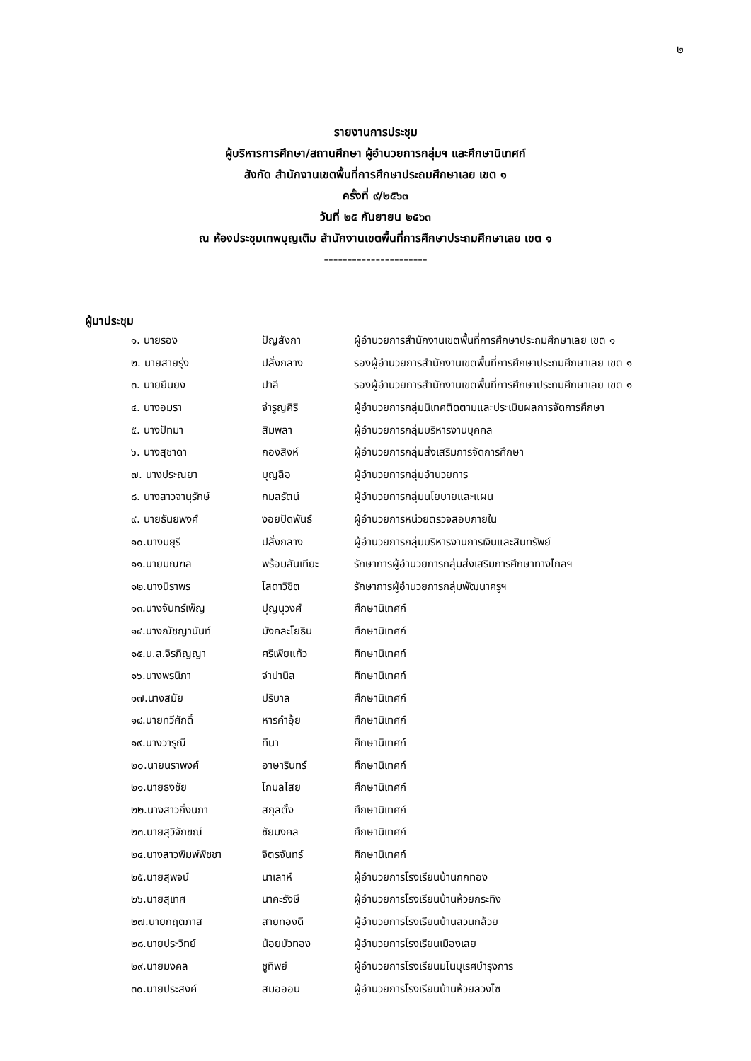๒
รายงานการประชุม
ผู้บริหารการศึกษา/สถานศึกษา ผู้อำนวยการกลุ่มฯ และศึกษานิเทศก์
สังกัด สำนักงานเขตพื้นที่การศึกษาประถมศึกษาเลย เขต ๑
ครั้งที่ ๙/๒๕๖๓
วันที่ ๒๕ กันยายน ๒๕๖๓
ณ ห้องประชุมเทพบุญเติม สำนักงานเขตพื้นที่การศึกษาประถมศึกษาเลย เขต ๑
----------------------
ผู้มาประชุม
| ๑. นายรอง | ปัญสังกา | ผู้อำนวยการสำนักงานเขตพื้นที่การศึกษาประถมศึกษาเลย เขต ๑ |
| ๒. นายสายรุ่ง | ปลั่งกลาง | รองผู้อำนวยการสำนักงานเขตพื้นที่การศึกษาประถมศึกษาเลย เขต ๑ |
| ๓. นายยืนยง | ปาลี | รองผู้อำนวยการสำนักงานเขตพื้นที่การศึกษาประถมศึกษาเลย เขต ๑ |
| ๔. นางอมรา | จำรูญศิริ | ผู้อำนวยการกลุ่มนิเทศติดตามและประเมินผลการจัดการศึกษา |
| ๕. นางปัทมา | สิมพลา | ผู้อำนวยการกลุ่มบริหารงานบุคคล |
| ๖. นางสุชาดา | กองสิงห์ | ผู้อำนวยการกลุ่มส่งเสริมการจัดการศึกษา |
| ๗. นางประณยา | บุญลือ | ผู้อำนวยการกลุ่มอำนวยการ |
| ๘. นางสาวจานุรักษ์ | กมลรัตน์ | ผู้อำนวยการกลุ่มนโยบายและแผน |
| ๙. นายธันยพงศ์ | งอยปัดพันธ์ | ผู้อำนวยการหน่วยตรวจสอบภายใน |
| ๑๐.นางมยุรี | ปลั่งกลาง | ผู้อำนวยการกลุ่มบริหารงานการเงินและสินทรัพย์ |
| ๑๑.นายมณฑล | พร้อมสันเทียะ | รักษาการผู้อำนวยการกลุ่มส่งเสริมการศึกษาทางไกลฯ |
| ๑๒.นางนิราพร | โสดาวิชิต | รักษาการผู้อำนวยการกลุ่มพัฒนาครูฯ |
| ๑๓.นางจันทร์เพ็ญ | ปุญนุวงศ์ | ศึกษานิเทศก์ |
| ๑๔.นางณัชญานันท์ | มังคละโยธิน | ศึกษานิเทศก์ |
| ๑๕.น.ส.จิรภิญญา | ศรีเพียแก้ว | ศึกษานิเทศก์ |
| ๑๖.นางพรนิภา | จำปานิล | ศึกษานิเทศก์ |
| ๑๗.นางสมัย | ปริบาล | ศึกษานิเทศก์ |
| ๑๘.นายทวีศักดิ์ | หารคำอุ้ย | ศึกษานิเทศก์ |
| ๑๙.นางวารุณี | ทีนา | ศึกษานิเทศก์ |
| ๒๐.นายนราพงศ์ | อาษารินทร์ | ศึกษานิเทศก์ |
| ๒๑.นายธงชัย | โกมลไสย | ศึกษานิเทศก์ |
| ๒๒.นางสาวกิ่งนภา | สกุลตั้ง | ศึกษานิเทศก์ |
| ๒๓.นายสุวิจักขณ์ | ชัยมงคล | ศึกษานิเทศก์ |
| ๒๔.นางสาวพิมพ์พิชชา | จิตรจันทร์ | ศึกษานิเทศก์ |
| ๒๕.นายสุพจน์ | นาเลาห์ | ผู้อำนวยการโรงเรียนบ้านกกทอง |
| ๒๖.นายสุเทศ | นาคะรังษี | ผู้อำนวยการโรงเรียนบ้านห้วยกระทิง |
| ๒๗.นายกฤตภาส | สายทองดี | ผู้อำนวยการโรงเรียนบ้านสวนกล้วย |
| ๒๘.นายประวิทย์ | น้อยบัวทอง | ผู้อำนวยการโรงเรียนเมืองเลย |
| ๒๙.นายมงคล | ชูทิพย์ | ผู้อำนวยการโรงเรียนมโนบุเรศบำรุงการ |
| ๓๐.นายประสงค์ | สมอออน | ผู้อำนวยการโรงเรียนบ้านห้วยลวงไซ |